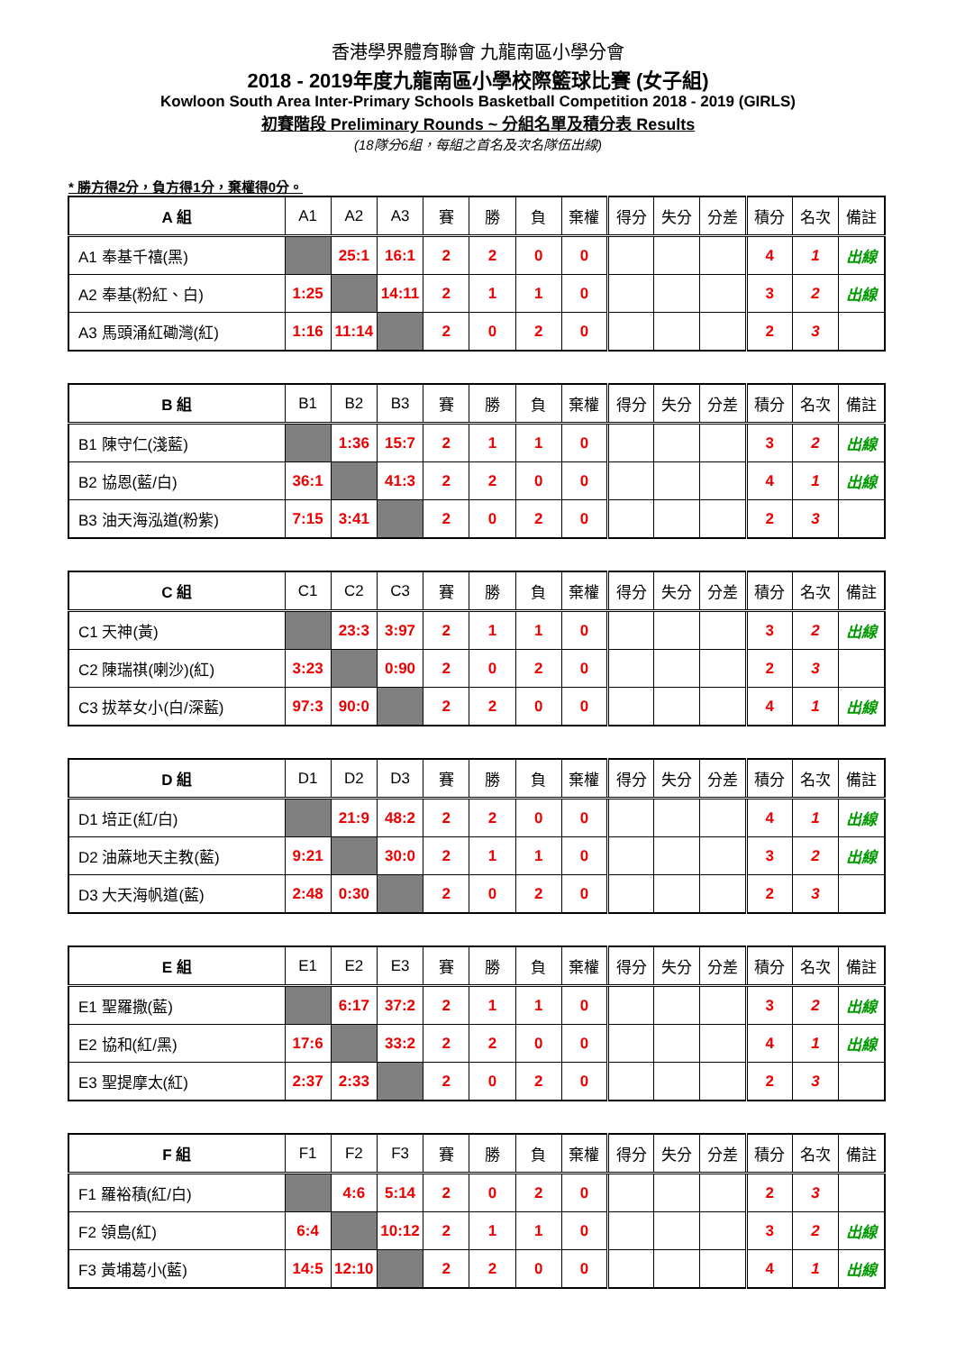香港學界體育聯會 九龍南區小學分會
2018 - 2019年度九龍南區小學校際籃球比賽 (女子組)
Kowloon South Area Inter-Primary Schools Basketball Competition 2018 - 2019 (GIRLS)
初賽階段 Preliminary Rounds ~ 分組名單及積分表 Results
(18隊分6組，每組之首名及次名隊伍出線)
* 勝方得2分，負方得1分，棄權得0分。
| A 組 | A1 | A2 | A3 | 賽 | 勝 | 負 | 棄權 | 得分 | 失分 | 分差 | 積分 | 名次 | 備註 |
| --- | --- | --- | --- | --- | --- | --- | --- | --- | --- | --- | --- | --- | --- |
| A1 奉基千禧(黑) | | 25:1 | 16:1 | 2 | 2 | 0 | 0 | | | | 4 | 1 | 出線 |
| A2 奉基(粉紅、白) | 1:25 | | 14:11 | 2 | 1 | 1 | 0 | | | | 3 | 2 | 出線 |
| A3 馬頭涌紅磡灣(紅) | 1:16 | 11:14 | | 2 | 0 | 2 | 0 | | | | 2 | 3 | |
| B 組 | B1 | B2 | B3 | 賽 | 勝 | 負 | 棄權 | 得分 | 失分 | 分差 | 積分 | 名次 | 備註 |
| --- | --- | --- | --- | --- | --- | --- | --- | --- | --- | --- | --- | --- | --- |
| B1 陳守仁(淺藍) | | 1:36 | 15:7 | 2 | 1 | 1 | 0 | | | | 3 | 2 | 出線 |
| B2 協恩(藍/白) | 36:1 | | 41:3 | 2 | 2 | 0 | 0 | | | | 4 | 1 | 出線 |
| B3 油天海泓道(粉紫) | 7:15 | 3:41 | | 2 | 0 | 2 | 0 | | | | 2 | 3 | |
| C 組 | C1 | C2 | C3 | 賽 | 勝 | 負 | 棄權 | 得分 | 失分 | 分差 | 積分 | 名次 | 備註 |
| --- | --- | --- | --- | --- | --- | --- | --- | --- | --- | --- | --- | --- | --- |
| C1 天神(黃) | | 23:3 | 3:97 | 2 | 1 | 1 | 0 | | | | 3 | 2 | 出線 |
| C2 陳瑞祺(喇沙)(紅) | 3:23 | | 0:90 | 2 | 0 | 2 | 0 | | | | 2 | 3 | |
| C3 拔萃女小(白/深藍) | 97:3 | 90:0 | | 2 | 2 | 0 | 0 | | | | 4 | 1 | 出線 |
| D 組 | D1 | D2 | D3 | 賽 | 勝 | 負 | 棄權 | 得分 | 失分 | 分差 | 積分 | 名次 | 備註 |
| --- | --- | --- | --- | --- | --- | --- | --- | --- | --- | --- | --- | --- | --- |
| D1 培正(紅/白) | | 21:9 | 48:2 | 2 | 2 | 0 | 0 | | | | 4 | 1 | 出線 |
| D2 油蔴地天主教(藍) | 9:21 | | 30:0 | 2 | 1 | 1 | 0 | | | | 3 | 2 | 出線 |
| D3 大天海帆道(藍) | 2:48 | 0:30 | | 2 | 0 | 2 | 0 | | | | 2 | 3 | |
| E 組 | E1 | E2 | E3 | 賽 | 勝 | 負 | 棄權 | 得分 | 失分 | 分差 | 積分 | 名次 | 備註 |
| --- | --- | --- | --- | --- | --- | --- | --- | --- | --- | --- | --- | --- | --- |
| E1 聖羅撒(藍) | | 6:17 | 37:2 | 2 | 1 | 1 | 0 | | | | 3 | 2 | 出線 |
| E2 協和(紅/黑) | 17:6 | | 33:2 | 2 | 2 | 0 | 0 | | | | 4 | 1 | 出線 |
| E3 聖提摩太(紅) | 2:37 | 2:33 | | 2 | 0 | 2 | 0 | | | | 2 | 3 | |
| F 組 | F1 | F2 | F3 | 賽 | 勝 | 負 | 棄權 | 得分 | 失分 | 分差 | 積分 | 名次 | 備註 |
| --- | --- | --- | --- | --- | --- | --- | --- | --- | --- | --- | --- | --- | --- |
| F1 羅裕積(紅/白) | | 4:6 | 5:14 | 2 | 0 | 2 | 0 | | | | 2 | 3 | |
| F2 領島(紅) | 6:4 | | 10:12 | 2 | 1 | 1 | 0 | | | | 3 | 2 | 出線 |
| F3 黃埔葛小(藍) | 14:5 | 12:10 | | 2 | 2 | 0 | 0 | | | | 4 | 1 | 出線 |